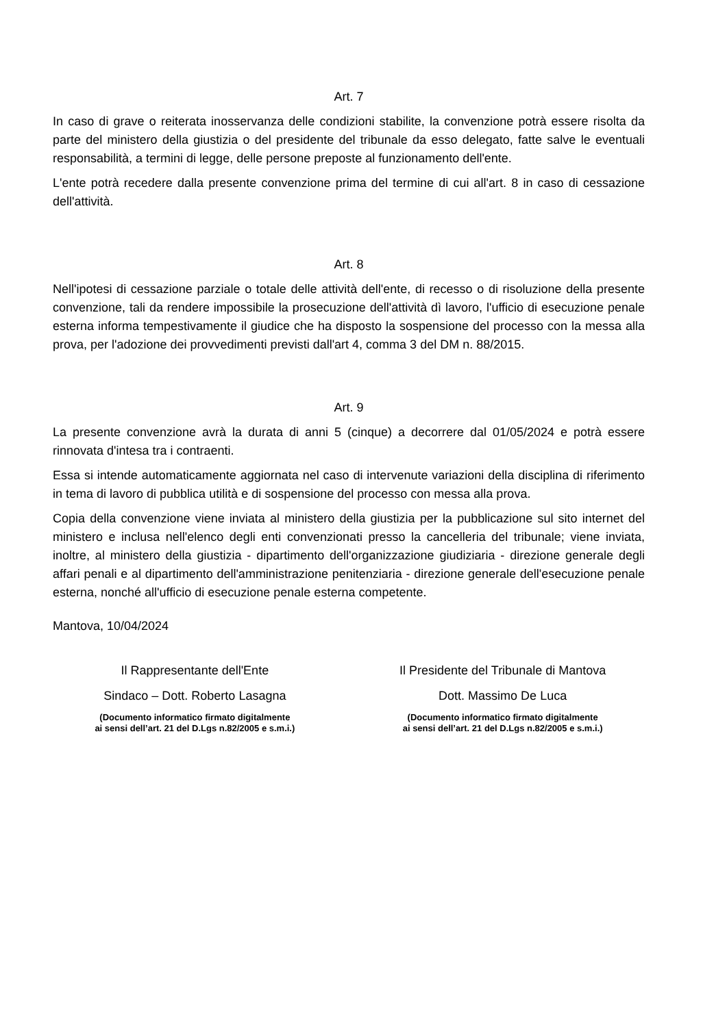Art. 7
In caso di grave o reiterata inosservanza delle condizioni stabilite, la convenzione potrà essere risolta da parte del ministero della giustizia o del presidente del tribunale da esso delegato, fatte salve le eventuali responsabilità, a termini di legge, delle persone preposte al funzionamento dell'ente.
L'ente potrà recedere dalla presente convenzione prima del termine di cui all'art. 8 in caso di cessazione dell'attività.
Art. 8
Nell'ipotesi di cessazione parziale o totale delle attività dell'ente, di recesso o di risoluzione della presente convenzione, tali da rendere impossibile la prosecuzione dell'attività dì lavoro, l'ufficio di esecuzione penale esterna informa tempestivamente il giudice che ha disposto la sospensione del processo con la messa alla prova, per l'adozione dei provvedimenti previsti dall'art 4, comma 3 del DM n. 88/2015.
Art. 9
La presente convenzione avrà la durata di anni 5 (cinque) a decorrere dal 01/05/2024 e potrà essere rinnovata d'intesa tra i contraenti.
Essa si intende automaticamente aggiornata nel caso di intervenute variazioni della disciplina di riferimento in tema di lavoro di pubblica utilità e di sospensione del processo con messa alla prova.
Copia della convenzione viene inviata al ministero della giustizia per la pubblicazione sul sito internet del ministero e inclusa nell'elenco degli enti convenzionati presso la cancelleria del tribunale; viene inviata, inoltre, al ministero della giustizia - dipartimento dell'organizzazione giudiziaria - direzione generale degli affari penali e al dipartimento dell'amministrazione penitenziaria - direzione generale dell'esecuzione penale esterna, nonché all'ufficio di esecuzione penale esterna competente.
Mantova, 10/04/2024
Il Rappresentante dell'Ente
Sindaco – Dott. Roberto Lasagna
(Documento informatico firmato digitalmente
ai sensi dell’art. 21 del D.Lgs n.82/2005 e s.m.i.)
Il Presidente del Tribunale di Mantova
Dott. Massimo De Luca
(Documento informatico firmato digitalmente
ai sensi dell’art. 21 del D.Lgs n.82/2005 e s.m.i.)